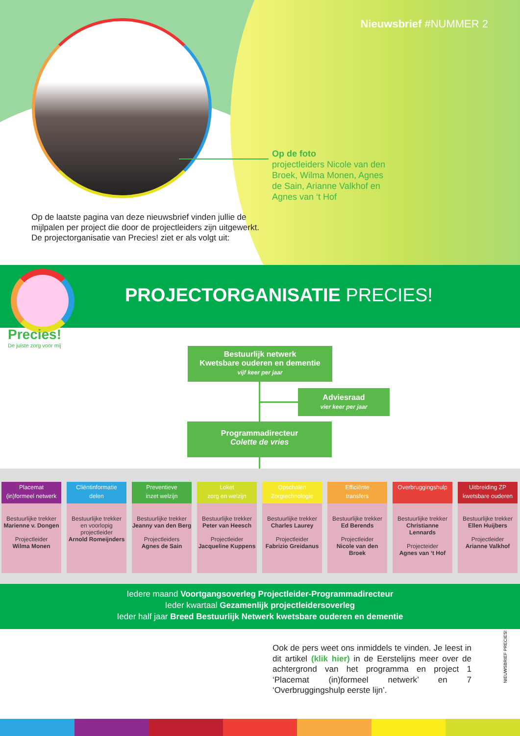Nieuwsbrief #NUMMER 2
Op de foto
projectleiders Nicole van den Broek, Wilma Monen, Agnes de Sain, Arianne Valkhof en Agnes van ‘t Hof
Op de laatste pagina van deze nieuwsbrief vinden jullie de mijlpalen per project die door de projectleiders zijn uitgewerkt. De projectorganisatie van Precies! ziet er als volgt uit:
PROJECTORGANISATIE PRECIES!
Precies!
De juiste zorg voor mij
Bestuurlijk netwerk
Kwetsbare ouderen en dementie
vijf keer per jaar
Adviesraad
vier keer per jaar
Programmadirecteur
Colette de vries
Placemat
(in)formeel netwerk
Bestuurlijke trekker
Marienne v. Dongen
Projectleider
Wilma Monen
Cliëntinformatie
delen
Bestuurlijke trekker
en voorlopig projectleider
Arnold Romeijnders
Preventieve
inzet welzijn
Bestuurlijke trekker
Jeanny van den Berg
Projectleiders
Agnes de Sain
Loket
zorg en welzijn
Bestuurlijke trekker
Peter van Heesch
Projectleider
Jacqueline Kuppens
Opschalen
Zorgtechnologie
Bestuurlijke trekker
Charles Laurey
Projectleider
Fabrizio Greidanus
Efficiënte
transfers
Bestuurlijke trekker
Ed Berends
Projectleider
Nicole van den Broek
Overbruggingshulp
Bestuurlijke trekker
Christianne Lennards
Projecteider
Agnes van ‘t Hof
Uitbreiding ZP
kwetsbare ouderen
Bestuurlijke trekker
Ellen Huijbers
Projectleider
Arianne Valkhof
Iedere maand Voortgangsoverleg Projectleider-Programmadirecteur
Ieder kwartaal Gezamenlijk projectleidersoverleg
Ieder half jaar Breed Bestuurlijk Netwerk kwetsbare ouderen en dementie
Ook de pers weet ons inmiddels te vinden. Je leest in dit artikel (klik hier) in de Eerstelijns meer over de achtergrond van het programma en project 1 ‘Placemat (in)formeel netwerk’ en 7 ‘Overbruggingshulp eerste lijn’.
NIEUWSBRIEF PRECIES!